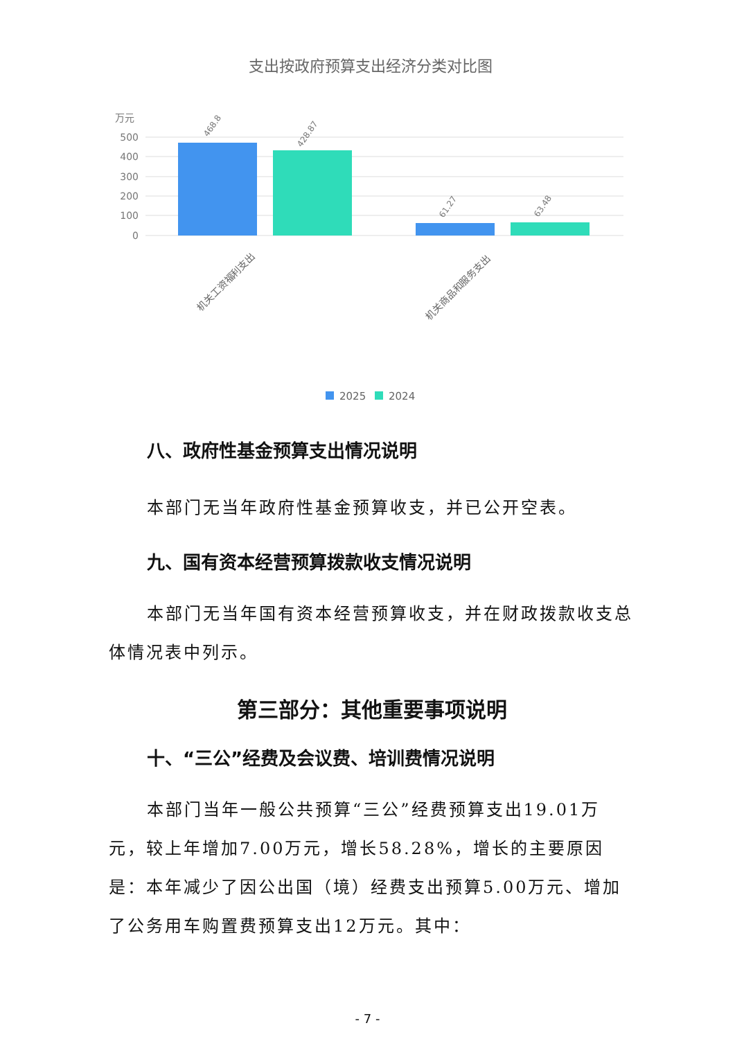支出按政府预算支出经济分类对比图
万元
500
400
300
200
100
0
468.8
428.87
61.27
63.48
机关工资福利支出
机关商品和服务支出
2025
2024
八、政府性基金预算支出情况说明
本部门无当年政府性基金预算收支，并已公开空表。
九、国有资本经营预算拨款收支情况说明
本部门无当年国有资本经营预算收支，并在财政拨款收支总体情况表中列示。
第三部分：其他重要事项说明
十、“三公”经费及会议费、培训费情况说明
本部门当年一般公共预算“三公”经费预算支出19.01万元，较上年增加7.00万元，增长58.28%，增长的主要原因是：本年减少了因公出国（境）经费支出预算5.00万元、增加了公务用车购置费预算支出12万元。其中：
- 7 -